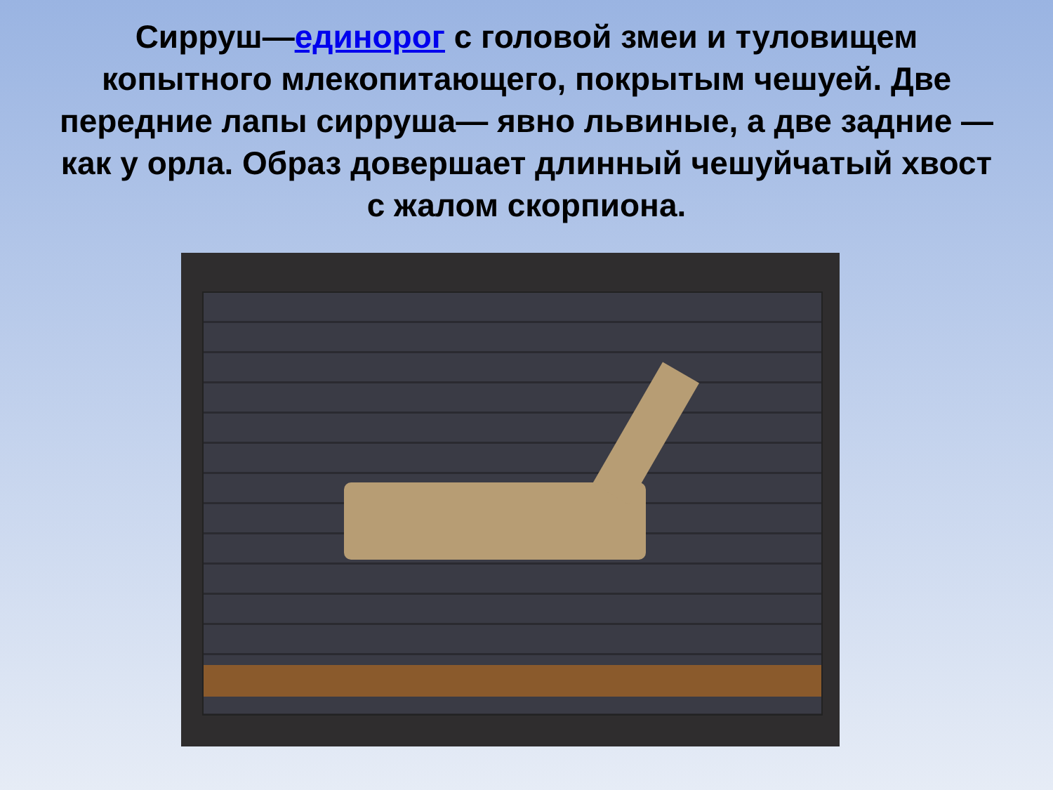Сирруш—единорог с головой змеи и туловищем копытного млекопитающего, покрытым чешуей. Две передние лапы сирруша— явно львиные, а две задние — как у орла. Образ довершает длинный чешуйчатый хвост с жалом скорпиона.